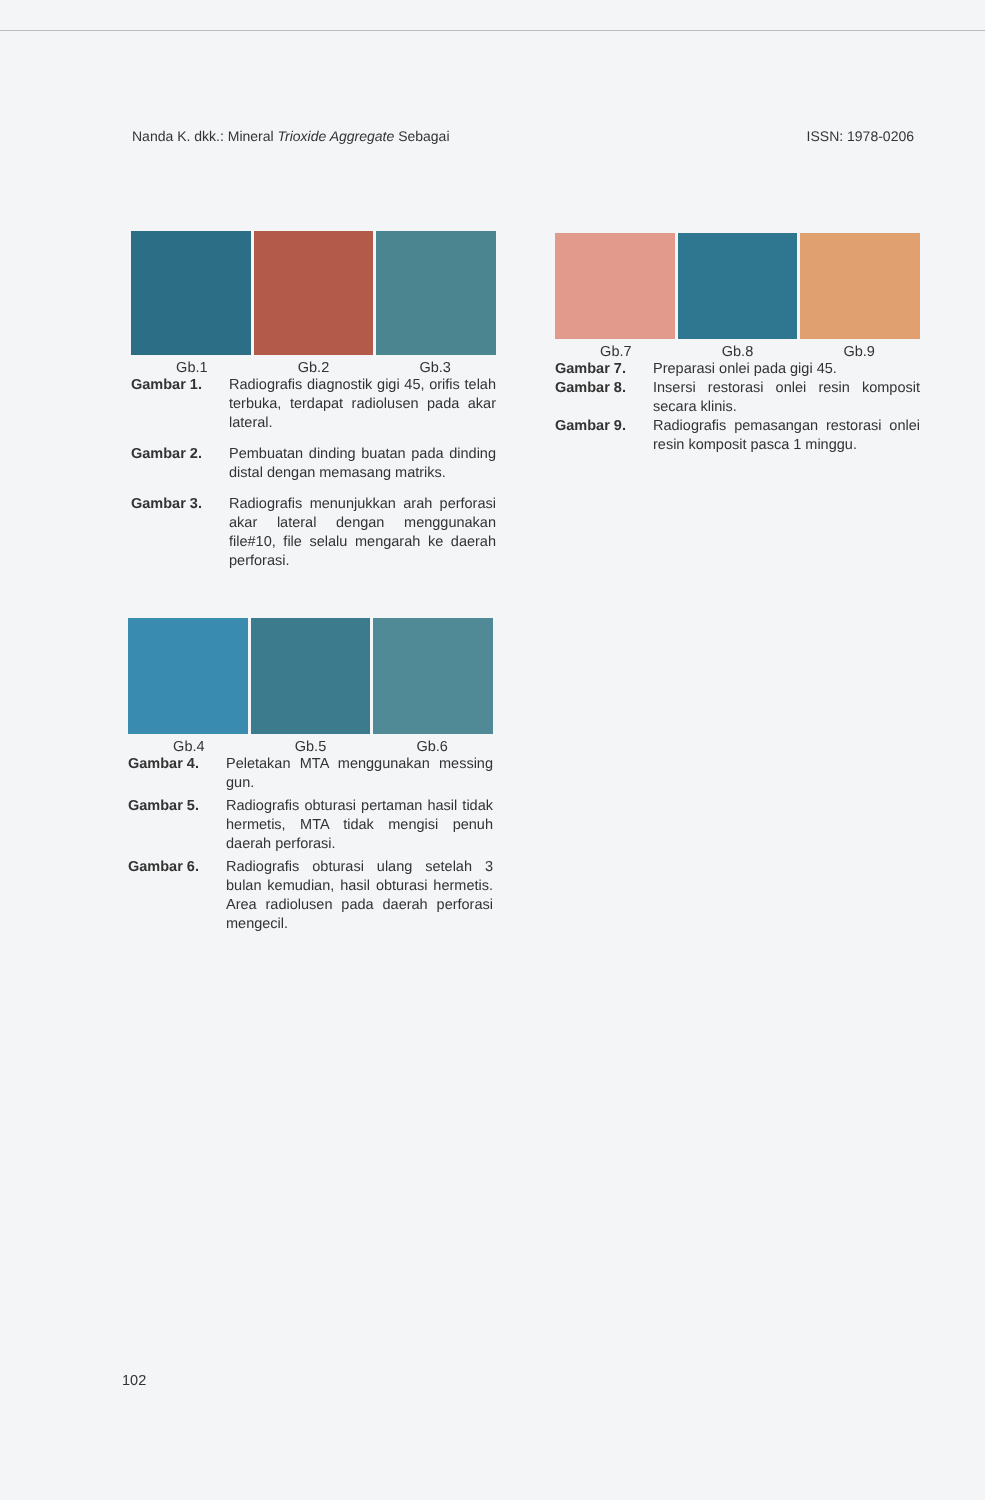Nanda K. dkk.: Mineral Trioxide Aggregate Sebagai ISSN: 1978-0206
Gb.1 Gb.2 Gb.3
Gambar 1. Radiografis diagnostik gigi 45, orifis telah terbuka, terdapat radiolusen pada akar lateral.
Gambar 2. Pembuatan dinding buatan pada dinding distal dengan memasang matriks.
Gambar 3. Radiografis menunjukkan arah perforasi akar lateral dengan menggunakan file#10, file selalu mengarah ke daerah perforasi.
Gb.4 Gb.5 Gb.6
Gambar 4. Peletakan MTA menggunakan messing gun.
Gambar 5. Radiografis obturasi pertaman hasil tidak hermetis, MTA tidak mengisi penuh daerah perforasi.
Gambar 6. Radiografis obturasi ulang setelah 3 bulan kemudian, hasil obturasi hermetis. Area radiolusen pada daerah perforasi mengecil.
Gb.7 Gb.8 Gb.9
Gambar 7. Preparasi onlei pada gigi 45.
Gambar 8. Insersi restorasi onlei resin komposit secara klinis.
Gambar 9. Radiografis pemasangan restorasi onlei resin komposit pasca 1 minggu.
102